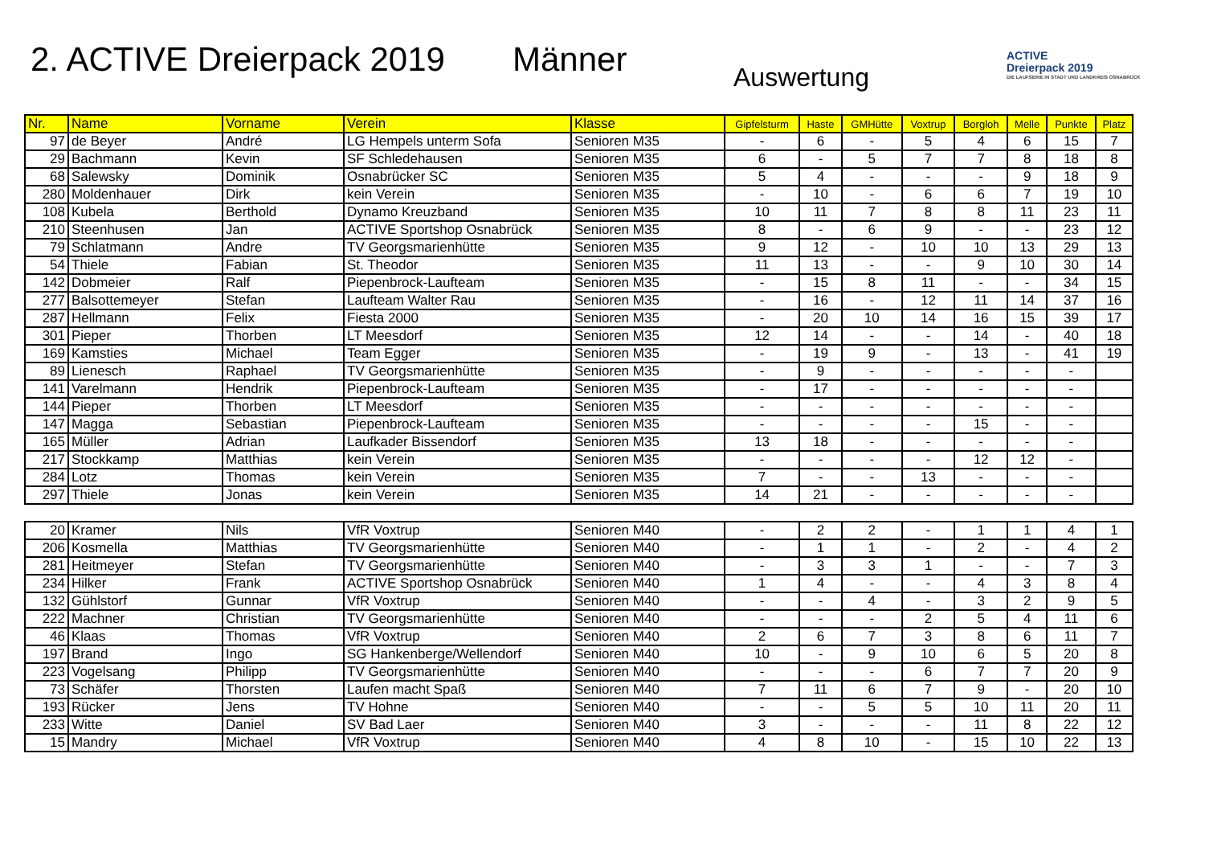2. ACTIVE Dreierpack 2019
Männer
Auswertung
ACTIVE
Dreierpack 2019
DIE LAUFSERIE IN STADT UND LANDKREIS OSNABRÜCK
| Nr. | Name | Vorname | Verein | Klasse | Gipfelsturm | Haste | GMHütte | Voxtrup | Borgloh | Melle | Punkte | Platz |
| --- | --- | --- | --- | --- | --- | --- | --- | --- | --- | --- | --- | --- |
| 97 | de Beyer | André | LG Hempels unterm Sofa | Senioren M35 | - | 6 | - | 5 | 4 | 6 | 15 | 7 |
| 29 | Bachmann | Kevin | SF Schledehausen | Senioren M35 | 6 | - | 5 | 7 | 7 | 8 | 18 | 8 |
| 68 | Salewsky | Dominik | Osnabrücker SC | Senioren M35 | 5 | 4 | - | - | - | 9 | 18 | 9 |
| 280 | Moldenhauer | Dirk | kein Verein | Senioren M35 | - | 10 | - | 6 | 6 | 7 | 19 | 10 |
| 108 | Kubela | Berthold | Dynamo Kreuzband | Senioren M35 | 10 | 11 | 7 | 8 | 8 | 11 | 23 | 11 |
| 210 | Steenhusen | Jan | ACTIVE Sportshop Osnabrück | Senioren M35 | 8 | - | 6 | 9 | - | - | 23 | 12 |
| 79 | Schlatmann | Andre | TV Georgsmarienhütte | Senioren M35 | 9 | 12 | - | 10 | 10 | 13 | 29 | 13 |
| 54 | Thiele | Fabian | St. Theodor | Senioren M35 | 11 | 13 | - | - | 9 | 10 | 30 | 14 |
| 142 | Dobmeier | Ralf | Piepenbrock-Laufteam | Senioren M35 | - | 15 | 8 | 11 | - | - | 34 | 15 |
| 277 | Balsottemeyer | Stefan | Laufteam Walter Rau | Senioren M35 | - | 16 | - | 12 | 11 | 14 | 37 | 16 |
| 287 | Hellmann | Felix | Fiesta 2000 | Senioren M35 | - | 20 | 10 | 14 | 16 | 15 | 39 | 17 |
| 301 | Pieper | Thorben | LT Meesdorf | Senioren M35 | 12 | 14 | - | - | 14 | - | 40 | 18 |
| 169 | Kamsties | Michael | Team Egger | Senioren M35 | - | 19 | 9 | - | 13 | - | 41 | 19 |
| 89 | Lienesch | Raphael | TV Georgsmarienhütte | Senioren M35 | - | 9 | - | - | - | - | - | |
| 141 | Varelmann | Hendrik | Piepenbrock-Laufteam | Senioren M35 | - | 17 | - | - | - | - | - | |
| 144 | Pieper | Thorben | LT Meesdorf | Senioren M35 | - | - | - | - | - | - | - | |
| 147 | Magga | Sebastian | Piepenbrock-Laufteam | Senioren M35 | - | - | - | - | 15 | - | - | |
| 165 | Müller | Adrian | Laufkader Bissendorf | Senioren M35 | 13 | 18 | - | - | - | - | - | |
| 217 | Stockkamp | Matthias | kein Verein | Senioren M35 | - | - | - | - | 12 | 12 | - | |
| 284 | Lotz | Thomas | kein Verein | Senioren M35 | 7 | - | - | 13 | - | - | - | |
| 297 | Thiele | Jonas | kein Verein | Senioren M35 | 14 | 21 | - | - | - | - | - | |
| 20 | Kramer | Nils | VfR Voxtrup | Senioren M40 | - | 2 | 2 | - | 1 | 1 | 4 | 1 |
| 206 | Kosmella | Matthias | TV Georgsmarienhütte | Senioren M40 | - | 1 | 1 | - | 2 | - | 4 | 2 |
| 281 | Heitmeyer | Stefan | TV Georgsmarienhütte | Senioren M40 | - | 3 | 3 | 1 | - | - | 7 | 3 |
| 234 | Hilker | Frank | ACTIVE Sportshop Osnabrück | Senioren M40 | 1 | 4 | - | - | 4 | 3 | 8 | 4 |
| 132 | Gühlstorf | Gunnar | VfR Voxtrup | Senioren M40 | - | - | 4 | - | 3 | 2 | 9 | 5 |
| 222 | Machner | Christian | TV Georgsmarienhütte | Senioren M40 | - | - | - | 2 | 5 | 4 | 11 | 6 |
| 46 | Klaas | Thomas | VfR Voxtrup | Senioren M40 | 2 | 6 | 7 | 3 | 8 | 6 | 11 | 7 |
| 197 | Brand | Ingo | SG Hankenberge/Wellendorf | Senioren M40 | 10 | - | 9 | 10 | 6 | 5 | 20 | 8 |
| 223 | Vogelsang | Philipp | TV Georgsmarienhütte | Senioren M40 | - | - | - | 6 | 7 | 7 | 20 | 9 |
| 73 | Schäfer | Thorsten | Laufen macht Spaß | Senioren M40 | 7 | 11 | 6 | 7 | 9 | - | 20 | 10 |
| 193 | Rücker | Jens | TV Hohne | Senioren M40 | - | - | 5 | 5 | 10 | 11 | 20 | 11 |
| 233 | Witte | Daniel | SV Bad Laer | Senioren M40 | 3 | - | - | - | 11 | 8 | 22 | 12 |
| 15 | Mandry | Michael | VfR Voxtrup | Senioren M40 | 4 | 8 | 10 | - | 15 | 10 | 22 | 13 |